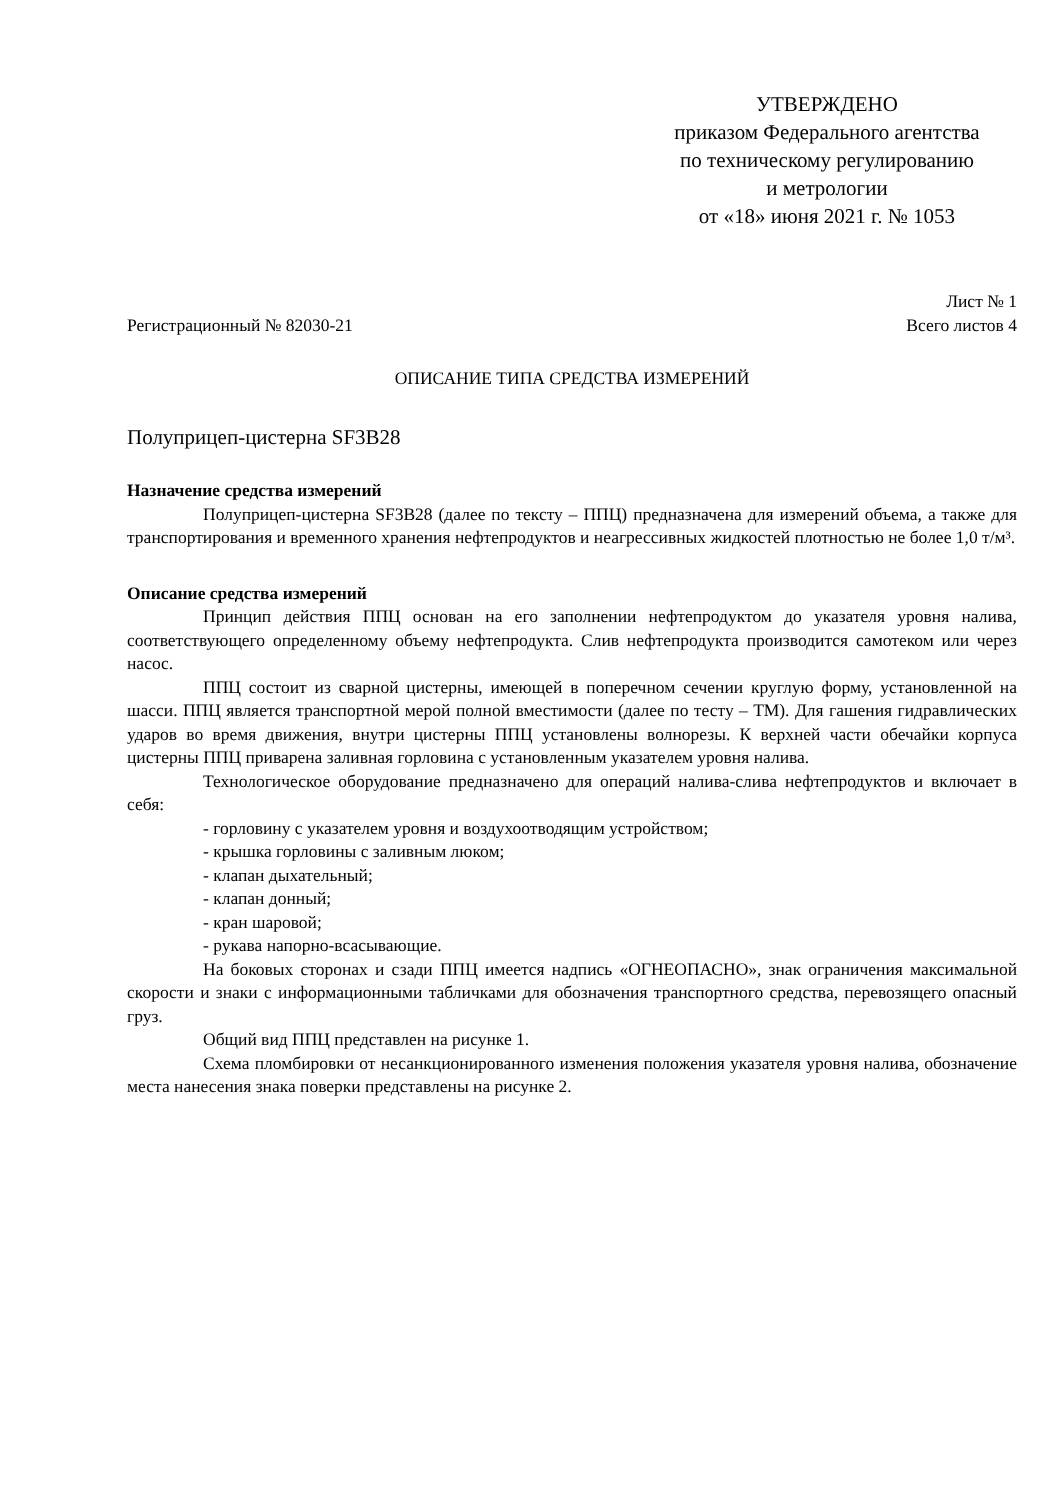УТВЕРЖДЕНО
приказом Федерального агентства
по техническому регулированию
и метрологии
от «18» июня 2021 г. № 1053
Лист № 1
Регистрационный № 82030-21 Всего листов 4
ОПИСАНИЕ ТИПА СРЕДСТВА ИЗМЕРЕНИЙ
Полуприцеп-цистерна SF3B28
Назначение средства измерений
Полуприцеп-цистерна SF3B28 (далее по тексту – ППЦ) предназначена для измерений объема, а также для транспортирования и временного хранения нефтепродуктов и неагрессивных жидкостей плотностью не более 1,0 т/м³.
Описание средства измерений
Принцип действия ППЦ основан на его заполнении нефтепродуктом до указателя уровня налива, соответствующего определенному объему нефтепродукта. Слив нефтепродукта производится самотеком или через насос.
ППЦ состоит из сварной цистерны, имеющей в поперечном сечении круглую форму, установленной на шасси. ППЦ является транспортной мерой полной вместимости (далее по тесту – ТМ). Для гашения гидравлических ударов во время движения, внутри цистерны ППЦ установлены волнорезы. К верхней части обечайки корпуса цистерны ППЦ приварена заливная горловина с установленным указателем уровня налива.
Технологическое оборудование предназначено для операций налива-слива нефтепродуктов и включает в себя:
- горловину с указателем уровня и воздухоотводящим устройством;
- крышка горловины с заливным люком;
- клапан дыхательный;
- клапан донный;
- кран шаровой;
- рукава напорно-всасывающие.
На боковых сторонах и сзади ППЦ имеется надпись «ОГНЕОПАСНО», знак ограничения максимальной скорости и знаки с информационными табличками для обозначения транспортного средства, перевозящего опасный груз.
Общий вид ППЦ представлен на рисунке 1.
Схема пломбировки от несанкционированного изменения положения указателя уровня налива, обозначение места нанесения знака поверки представлены на рисунке 2.